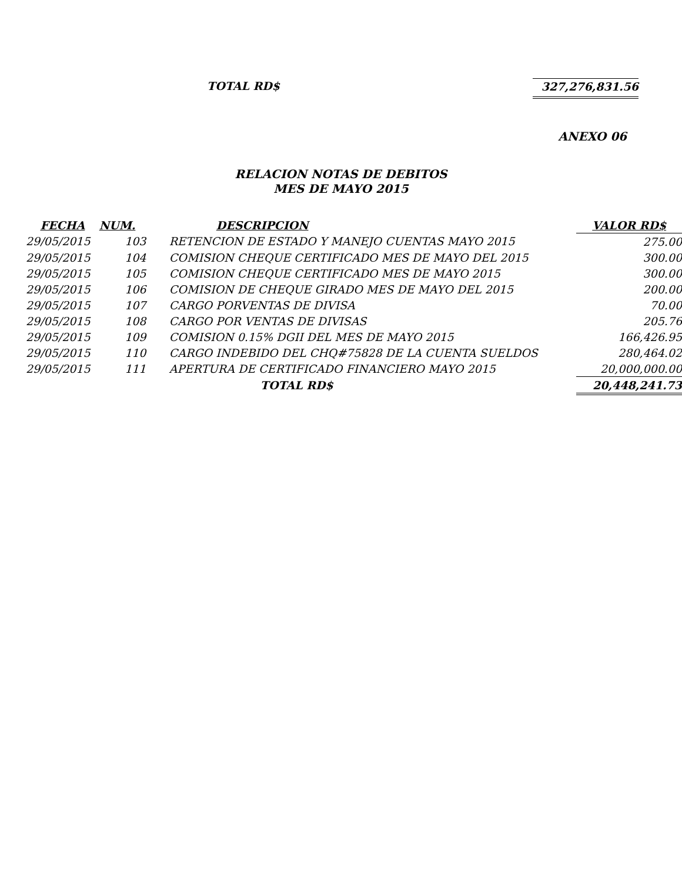TOTAL RD$ 327,276,831.56
ANEXO 06
RELACION NOTAS DE DEBITOS
MES DE MAYO 2015
| FECHA | NUM. | | DESCRIPCION | VALOR RD$ |
| --- | --- | --- | --- | --- |
| 29/05/2015 | 103 | | RETENCION DE ESTADO Y MANEJO CUENTAS MAYO 2015 | 275.00 |
| 29/05/2015 | 104 | | COMISION CHEQUE CERTIFICADO MES DE MAYO DEL 2015 | 300.00 |
| 29/05/2015 | 105 | | COMISION CHEQUE CERTIFICADO MES DE MAYO 2015 | 300.00 |
| 29/05/2015 | 106 | | COMISION DE CHEQUE GIRADO MES DE MAYO DEL 2015 | 200.00 |
| 29/05/2015 | 107 | | CARGO PORVENTAS DE DIVISA | 70.00 |
| 29/05/2015 | 108 | | CARGO POR VENTAS DE DIVISAS | 205.76 |
| 29/05/2015 | 109 | | COMISION 0.15% DGII DEL MES DE MAYO 2015 | 166,426.95 |
| 29/05/2015 | 110 | | CARGO INDEBIDO DEL CHQ#75828 DE LA CUENTA SUELDOS | 280,464.02 |
| 29/05/2015 | 111 | | APERTURA DE CERTIFICADO FINANCIERO MAYO 2015 | 20,000,000.00 |
| | | | TOTAL RD$ | 20,448,241.73 |